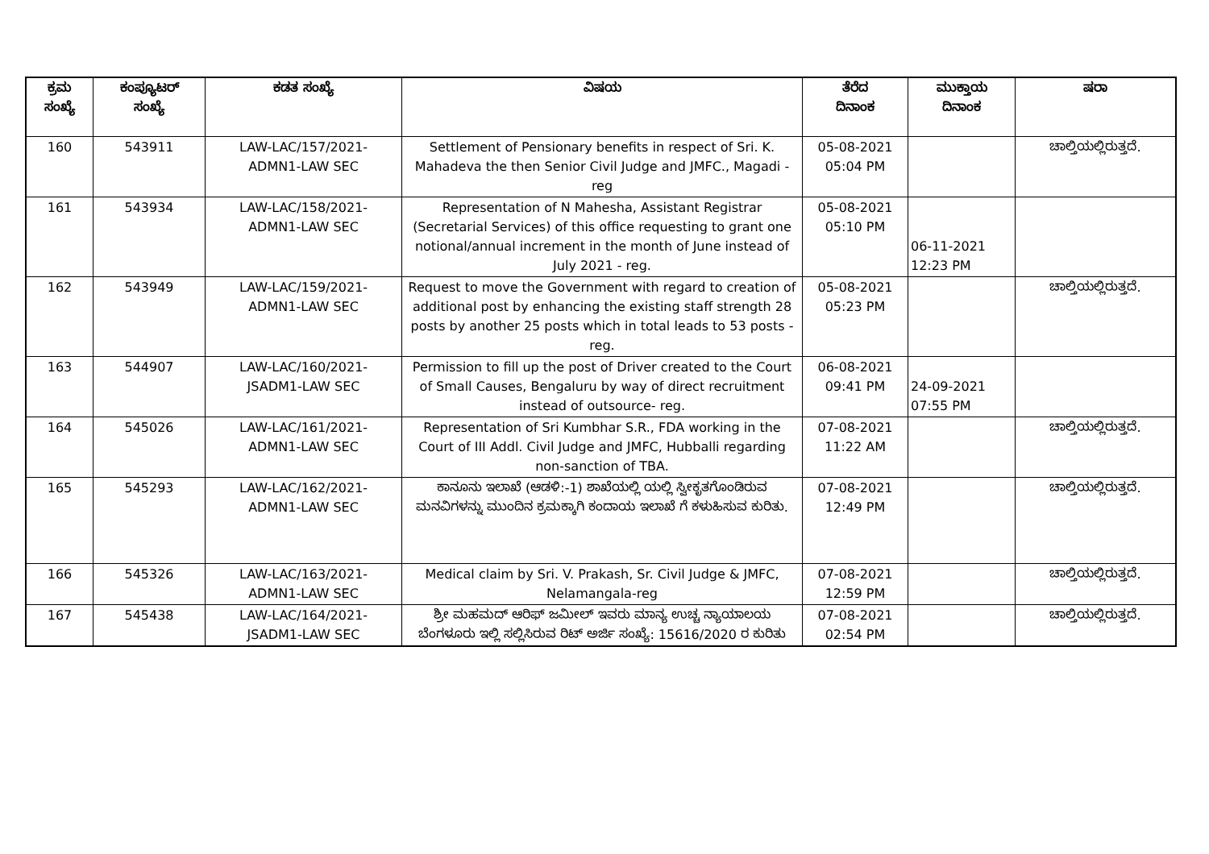| ಕ್ರಮ ಸಂಖ್ಯೆ | ಕಂಪ್ಯೂಟರ್ ಸಂಖ್ಯೆ | ಕಡತ ಸಂಖ್ಯೆ | ವಿಷಯ | ತೆರೆದ ದಿನಾಂಕ | ಮುಕ್ತಾಯ ದಿನಾಂಕ | ಷರಾ |
| --- | --- | --- | --- | --- | --- | --- |
| 160 | 543911 | LAW-LAC/157/2021- ADMN1-LAW SEC | Settlement of Pensionary benefits in respect of Sri. K. Mahadeva the then Senior Civil Judge and JMFC., Magadi - reg | 05-08-2021 05:04 PM | | ಚಾಲ್ತಿಯಲ್ಲಿರುತ್ತದೆ. |
| 161 | 543934 | LAW-LAC/158/2021- ADMN1-LAW SEC | Representation of N Mahesha, Assistant Registrar (Secretarial Services) of this office requesting to grant one notional/annual increment in the month of June instead of July 2021 - reg. | 05-08-2021 05:10 PM | 06-11-2021 12:23 PM | |
| 162 | 543949 | LAW-LAC/159/2021- ADMN1-LAW SEC | Request to move the Government with regard to creation of additional post by enhancing the existing staff strength 28 posts by another 25 posts which in total leads to 53 posts - reg. | 05-08-2021 05:23 PM | | ಚಾಲ್ತಿಯಲ್ಲಿರುತ್ತದೆ. |
| 163 | 544907 | LAW-LAC/160/2021- JSADM1-LAW SEC | Permission to fill up the post of Driver created to the Court of Small Causes, Bengaluru by way of direct recruitment instead of outsource- reg. | 06-08-2021 09:41 PM | 24-09-2021 07:55 PM | |
| 164 | 545026 | LAW-LAC/161/2021- ADMN1-LAW SEC | Representation of Sri Kumbhar S.R., FDA working in the Court of III Addl. Civil Judge and JMFC, Hubballi regarding non-sanction of TBA. | 07-08-2021 11:22 AM | | ಚಾಲ್ತಿಯಲ್ಲಿರುತ್ತದೆ. |
| 165 | 545293 | LAW-LAC/162/2021- ADMN1-LAW SEC | ಕಾನೂನು ಇಲಾಖೆ (ಆಡಳಿ:-1) ಶಾಖೆಯಲ್ಲಿ ಯಲ್ಲಿ ಸ್ವೀಕೃತಗೊಂಡಿರುವ ಮನವಿಗಳನ್ನು ಮುಂದಿನ ಕ್ರಮಕ್ಕಾಗಿ ಕಂದಾಯ ಇಲಾಖೆ ಗೆ ಕಳುಹಿಸುವ ಕುರಿತು. | 07-08-2021 12:49 PM | | ಚಾಲ್ತಿಯಲ್ಲಿರುತ್ತದೆ. |
| 166 | 545326 | LAW-LAC/163/2021- ADMN1-LAW SEC | Medical claim by Sri. V. Prakash, Sr. Civil Judge & JMFC, Nelamangala-reg | 07-08-2021 12:59 PM | | ಚಾಲ್ತಿಯಲ್ಲಿರುತ್ತದೆ. |
| 167 | 545438 | LAW-LAC/164/2021- JSADM1-LAW SEC | ಶ್ರೀ ಮಹಮದ್ ಆರಿಫ್ ಜಮೀಲ್ ಇವರು ಮಾನ್ಯ ಉಚ್ಚ ನ್ಯಾಯಾಲಯ ಬೆಂಗಳೂರು ಇಲ್ಲಿ ಸಲ್ಲಿಸಿರುವ ರಿಟ್ ಅರ್ಜಿ ಸಂಖ್ಯೆ: 15616/2020 ರ ಕುರಿತು | 07-08-2021 02:54 PM | | ಚಾಲ್ತಿಯಲ್ಲಿರುತ್ತದೆ. |